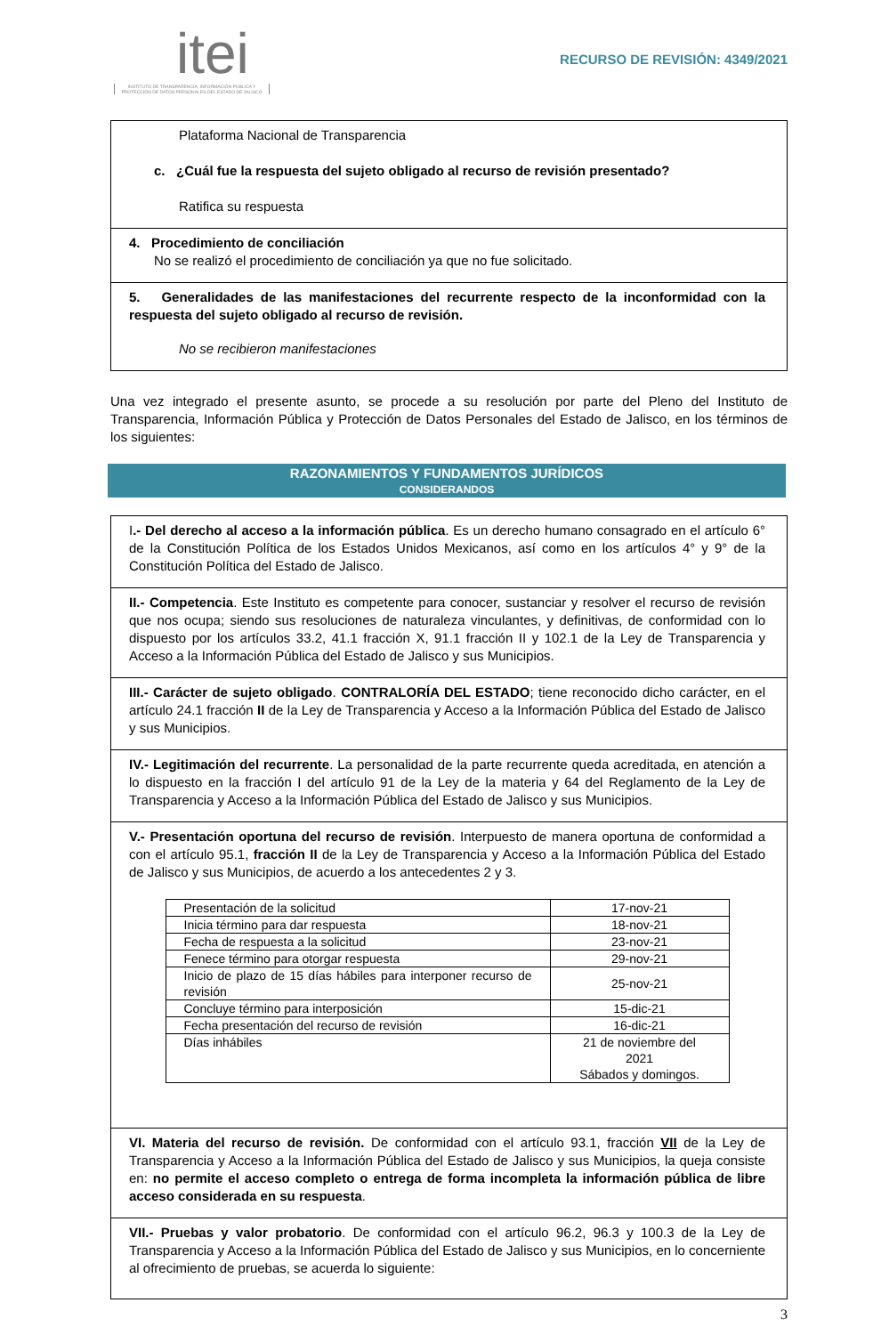itei
INSTITUTO DE TRANSPARENCIA, INFORMACIÓN PÚBLICA Y PROTECCIÓN DE DATOS PERSONALES DEL ESTADO DE JALISCO
RECURSO DE REVISIÓN: 4349/2021
Plataforma Nacional de Transparencia
c. ¿Cuál fue la respuesta del sujeto obligado al recurso de revisión presentado?
Ratifica su respuesta
4. Procedimiento de conciliación
No se realizó el procedimiento de conciliación ya que no fue solicitado.
5. Generalidades de las manifestaciones del recurrente respecto de la inconformidad con la respuesta del sujeto obligado al recurso de revisión.
No se recibieron manifestaciones
Una vez integrado el presente asunto, se procede a su resolución por parte del Pleno del Instituto de Transparencia, Información Pública y Protección de Datos Personales del Estado de Jalisco, en los términos de los siguientes:
RAZONAMIENTOS Y FUNDAMENTOS JURÍDICOS
CONSIDERANDOS
I.- Del derecho al acceso a la información pública. Es un derecho humano consagrado en el artículo 6° de la Constitución Política de los Estados Unidos Mexicanos, así como en los artículos 4° y 9° de la Constitución Política del Estado de Jalisco.
II.- Competencia. Este Instituto es competente para conocer, sustanciar y resolver el recurso de revisión que nos ocupa; siendo sus resoluciones de naturaleza vinculantes, y definitivas, de conformidad con lo dispuesto por los artículos 33.2, 41.1 fracción X, 91.1 fracción II y 102.1 de la Ley de Transparencia y Acceso a la Información Pública del Estado de Jalisco y sus Municipios.
III.- Carácter de sujeto obligado. CONTRALORÍA DEL ESTADO; tiene reconocido dicho carácter, en el artículo 24.1 fracción II de la Ley de Transparencia y Acceso a la Información Pública del Estado de Jalisco y sus Municipios.
IV.- Legitimación del recurrente. La personalidad de la parte recurrente queda acreditada, en atención a lo dispuesto en la fracción I del artículo 91 de la Ley de la materia y 64 del Reglamento de la Ley de Transparencia y Acceso a la Información Pública del Estado de Jalisco y sus Municipios.
V.- Presentación oportuna del recurso de revisión. Interpuesto de manera oportuna de conformidad a con el artículo 95.1, fracción II de la Ley de Transparencia y Acceso a la Información Pública del Estado de Jalisco y sus Municipios, de acuerdo a los antecedentes 2 y 3.
| Presentación de la solicitud | 17-nov-21 |
| Inicia término para dar respuesta | 18-nov-21 |
| Fecha de respuesta a la solicitud | 23-nov-21 |
| Fenece término para otorgar respuesta | 29-nov-21 |
| Inicio de plazo de 15 días hábiles para interponer recurso de revisión | 25-nov-21 |
| Concluye término para interposición | 15-dic-21 |
| Fecha presentación del recurso de revisión | 16-dic-21 |
| Días inhábiles | 21 de noviembre del 2021 Sábados y domingos. |
VI. Materia del recurso de revisión. De conformidad con el artículo 93.1, fracción VII de la Ley de Transparencia y Acceso a la Información Pública del Estado de Jalisco y sus Municipios, la queja consiste en: no permite el acceso completo o entrega de forma incompleta la información pública de libre acceso considerada en su respuesta.
VII.- Pruebas y valor probatorio. De conformidad con el artículo 96.2, 96.3 y 100.3 de la Ley de Transparencia y Acceso a la Información Pública del Estado de Jalisco y sus Municipios, en lo concerniente al ofrecimiento de pruebas, se acuerda lo siguiente:
3